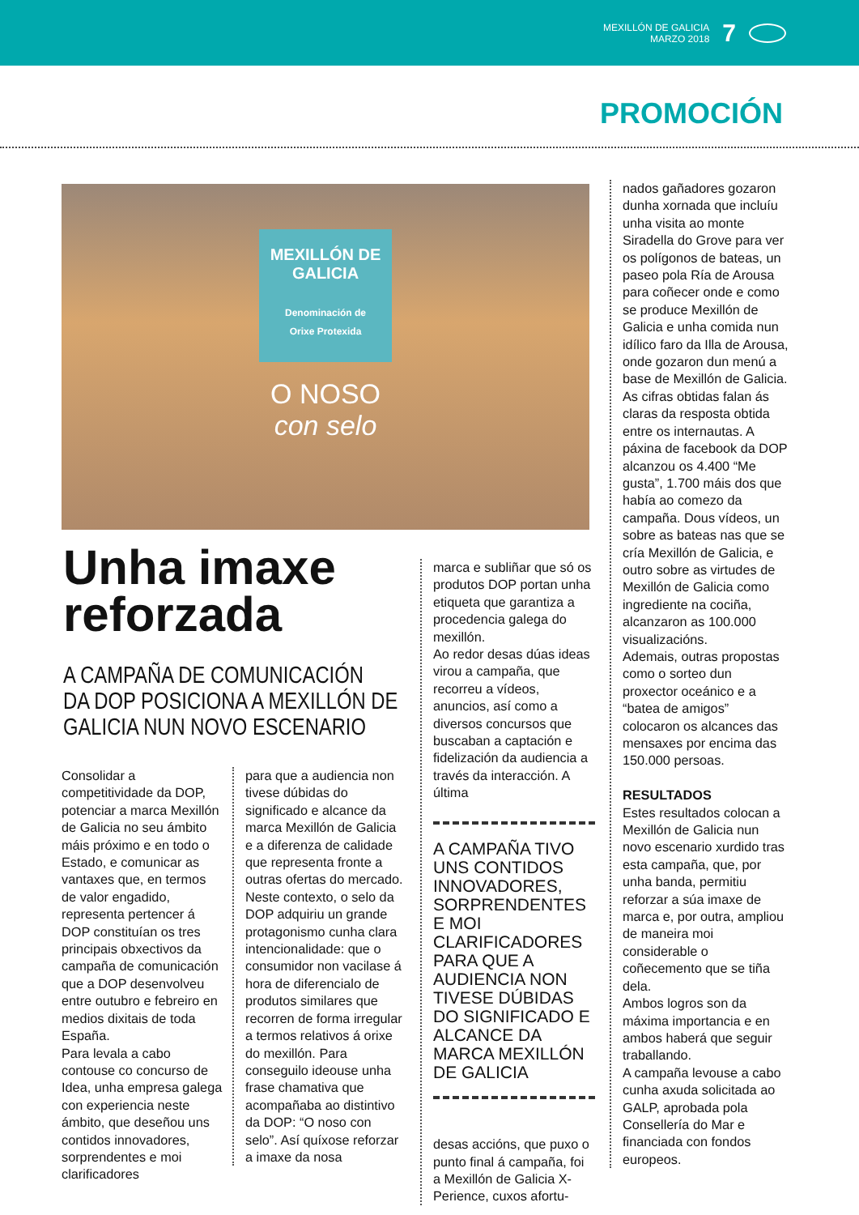MEXILLÓN DE GALICIA
MARZO 2018
7
PROMOCIÓN
MEXILLÓN DE
GALICIA
Denominación de
Orixe Protexida
O NOSO
con selo
Unha imaxe
reforzada
A CAMPAÑA DE COMUNICACIÓN
DA DOP POSICIONA A MEXILLÓN DE
GALICIA NUN NOVO ESCENARIO
Consolidar a competitividade da DOP, potenciar a marca Mexillón de Galicia no seu ámbito máis próximo e en todo o Estado, e comunicar as vantaxes que, en termos de valor engadido, representa pertencer á DOP constituían os tres principais obxectivos da campaña de comunicación que a DOP desenvolveu entre outubro e febreiro en medios dixitais de toda España.
Para levala a cabo contouse co concurso de Idea, unha empresa galega con experiencia neste ámbito, que deseñou uns contidos innovadores, sorprendentes e moi clarificadores
para que a audiencia non tivese dúbidas do significado e alcance da marca Mexillón de Galicia e a diferenza de calidade que representa fronte a outras ofertas do mercado.
Neste contexto, o selo da DOP adquiriu un grande protagonismo cunha clara intencionalidade: que o consumidor non vacilase á hora de diferencialo de produtos similares que recorren de forma irregular a termos relativos á orixe do mexillón. Para conseguilo ideouse unha frase chamativa que acompañaba ao distintivo da DOP: “O noso con selo”. Así quíxose reforzar a imaxe da nosa
marca e subliñar que só os produtos DOP portan unha etiqueta que garantiza a procedencia galega do mexillón.
Ao redor desas dúas ideas virou a campaña, que recorreu a vídeos, anuncios, así como a diversos concursos que buscaban a captación e fidelización da audiencia a través da interacción. A última
A CAMPAÑA TIVO UNS CONTIDOS INNOVADORES, SORPRENDENTES E MOI CLARIFICADORES PARA QUE A AUDIENCIA NON TIVESE DÚBIDAS DO SIGNIFICADO E ALCANCE DA MARCA MEXILLÓN DE GALICIA
desas accións, que puxo o punto final á campaña, foi a Mexillón de Galicia X-Perience, cuxos afortu-
nados gañadores gozaron dunha xornada que incluíu unha visita ao monte Siradella do Grove para ver os polígonos de bateas, un paseo pola Ría de Arousa para coñecer onde e como se produce Mexillón de Galicia e unha comida nun idílico faro da Illa de Arousa, onde gozaron dun menú a base de Mexillón de Galicia.
As cifras obtidas falan ás claras da resposta obtida entre os internautas. A páxina de facebook da DOP alcanzou os 4.400 “Me gusta”, 1.700 máis dos que había ao comezo da campaña. Dous vídeos, un sobre as bateas nas que se cría Mexillón de Galicia, e outro sobre as virtudes de Mexillón de Galicia como ingrediente na cociña, alcanzaron as 100.000 visualizacións.
Ademais, outras propostas como o sorteo dun proxector oceánico e a “batea de amigos” colocaron os alcances das mensaxes por encima das 150.000 persoas.
RESULTADOS
Estes resultados colocan a Mexillón de Galicia nun novo escenario xurdido tras esta campaña, que, por unha banda, permitiu reforzar a súa imaxe de marca e, por outra, ampliou de maneira moi considerable o coñecemento que se tiña dela.
Ambos logros son da máxima importancia e en ambos haberá que seguir traballando.
A campaña levouse a cabo cunha axuda solicitada ao GALP, aprobada pola Consellería do Mar e financiada con fondos europeos.